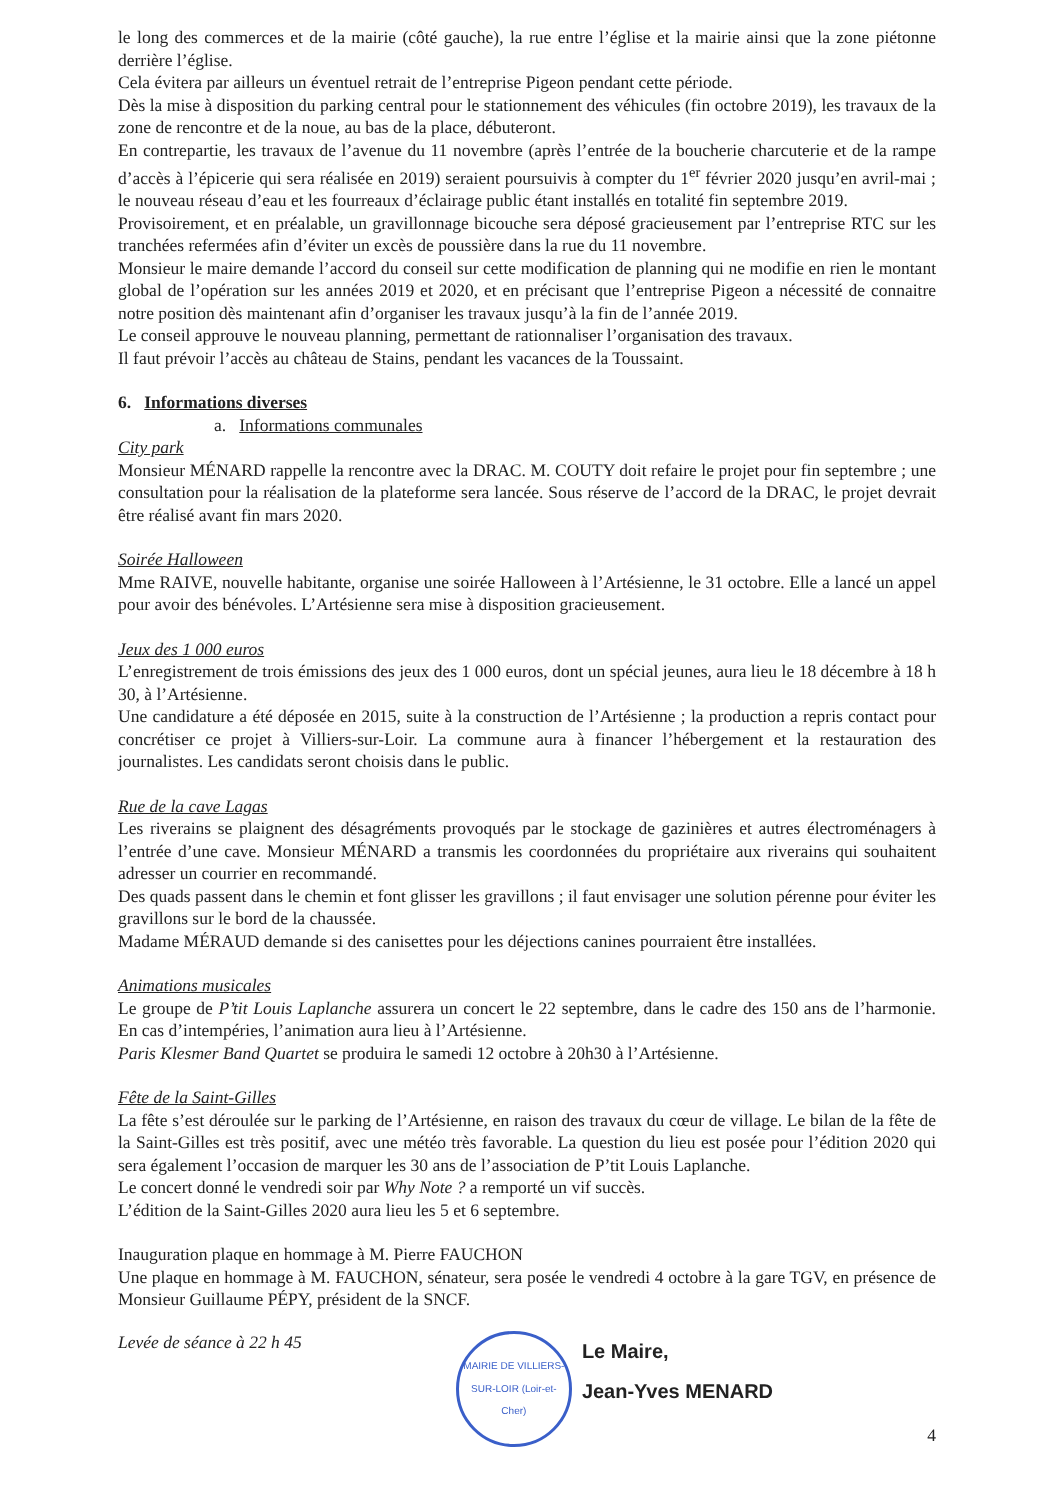le long des commerces et de la mairie (côté gauche), la rue entre l’église et la mairie ainsi que la zone piétonne derrière l’église.
Cela évitera par ailleurs un éventuel retrait de l’entreprise Pigeon pendant cette période.
Dès la mise à disposition du parking central pour le stationnement des véhicules (fin octobre 2019), les travaux de la zone de rencontre et de la noue, au bas de la place, débuteront.
En contrepartie, les travaux de l’avenue du 11 novembre (après l’entrée de la boucherie charcuterie et de la rampe d’accès à l’épicerie qui sera réalisée en 2019) seraient poursuivis à compter du 1<sup>er</sup> février 2020 jusqu’en avril-mai ; le nouveau réseau d’eau et les fourreaux d’éclairage public étant installés en totalité fin septembre 2019.
Provisoirement, et en préalable, un gravillonnage bicouche sera déposé gracieusement par l’entreprise RTC sur les tranchées refermées afin d’éviter un excès de poussière dans la rue du 11 novembre.
Monsieur le maire demande l’accord du conseil sur cette modification de planning qui ne modifie en rien le montant global de l’opération sur les années 2019 et 2020, et en précisant que l’entreprise Pigeon a nécessité de connaitre notre position dès maintenant afin d’organiser les travaux jusqu’à la fin de l’année 2019.
Le conseil approuve le nouveau planning, permettant de rationnaliser l’organisation des travaux.
Il faut prévoir l’accès au château de Stains, pendant les vacances de la Toussaint.
6. Informations diverses
a. Informations communales
City park
Monsieur MÉNARD rappelle la rencontre avec la DRAC. M. COUTY doit refaire le projet pour fin septembre ; une consultation pour la réalisation de la plateforme sera lancée. Sous réserve de l’accord de la DRAC, le projet devrait être réalisé avant fin mars 2020.
Soirée Halloween
Mme RAIVE, nouvelle habitante, organise une soirée Halloween à l’Artésienne, le 31 octobre. Elle a lancé un appel pour avoir des bénévoles. L’Artésienne sera mise à disposition gracieusement.
Jeux des 1 000 euros
L’enregistrement de trois émissions des jeux des 1 000 euros, dont un spécial jeunes, aura lieu le 18 décembre à 18 h 30, à l’Artésienne.
Une candidature a été déposée en 2015, suite à la construction de l’Artésienne ; la production a repris contact pour concrétiser ce projet à Villiers-sur-Loir. La commune aura à financer l’hébergement et la restauration des journalistes. Les candidats seront choisis dans le public.
Rue de la cave Lagas
Les riverains se plaignent des désagréments provoqués par le stockage de gazinières et autres électroménagers à l’entrée d’une cave. Monsieur MÉNARD a transmis les coordonnées du propriétaire aux riverains qui souhaitent adresser un courrier en recommandé.
Des quads passent dans le chemin et font glisser les gravillons ; il faut envisager une solution pérenne pour éviter les gravillons sur le bord de la chaussée.
Madame MÉRAUD demande si des canisettes pour les déjections canines pourraient être installées.
Animations musicales
Le groupe de P’tit Louis Laplanche assurera un concert le 22 septembre, dans le cadre des 150 ans de l’harmonie. En cas d’intempéries, l’animation aura lieu à l’Artésienne.
Paris Klesmer Band Quartet se produira le samedi 12 octobre à 20h30 à l’Artésienne.
Fête de la Saint-Gilles
La fête s’est déroulée sur le parking de l’Artésienne, en raison des travaux du cœur de village. Le bilan de la fête de la Saint-Gilles est très positif, avec une météo très favorable. La question du lieu est posée pour l’édition 2020 qui sera également l’occasion de marquer les 30 ans de l’association de P’tit Louis Laplanche.
Le concert donné le vendredi soir par Why Note ? a remporté un vif succès.
L’édition de la Saint-Gilles 2020 aura lieu les 5 et 6 septembre.
Inauguration plaque en hommage à M. Pierre FAUCHON
Une plaque en hommage à M. FAUCHON, sénateur, sera posée le vendredi 4 octobre à la gare TGV, en présence de Monsieur Guillaume PÉPY, président de la SNCF.
Levée de séance à 22 h 45
MAIRIE DE VILLIERS-SUR-LOIR (Loir-et-Cher)
Le Maire,
Jean-Yves MENARD
4